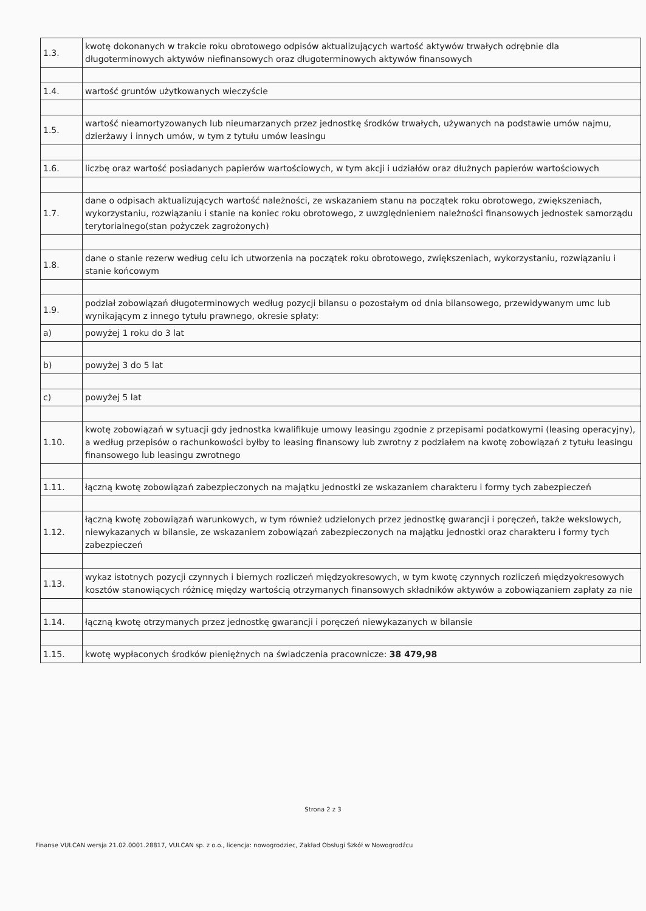| 1.3. | kwotę dokonanych w trakcie roku obrotowego odpisów aktualizujących wartość aktywów trwałych odrębnie dla długoterminowych aktywów niefinansowych oraz długoterminowych aktywów finansowych |
| 1.4. | wartość gruntów użytkowanych wieczyście |
| 1.5. | wartość nieamortyzowanych lub nieumarzanych przez jednostkę środków trwałych, używanych na podstawie umów najmu, dzierżawy i innych umów, w tym z tytułu umów leasingu |
| 1.6. | liczbę oraz wartość posiadanych papierów wartościowych, w tym akcji i udziałów oraz dłużnych papierów wartościowych |
| 1.7. | dane o odpisach aktualizujących wartość należności, ze wskazaniem stanu na początek roku obrotowego, zwiększeniach, wykorzystaniu, rozwiązaniu i stanie na koniec roku obrotowego, z uwzględnieniem należności finansowych jednostek samorządu terytorialnego(stan pożyczek zagrożonych) |
| 1.8. | dane o stanie rezerw według celu ich utworzenia na początek roku obrotowego, zwiększeniach, wykorzystaniu, rozwiązaniu i stanie końcowym |
| 1.9. | podział zobowiązań długoterminowych według pozycji bilansu o pozostałym od dnia bilansowego, przewidywanym umc lub wynikającym z innego tytułu prawnego, okresie spłaty: |
| a) | powyżej 1 roku do 3 lat |
| b) | powyżej 3 do 5 lat |
| c) | powyżej 5 lat |
| 1.10. | kwotę zobowiązań w sytuacji gdy jednostka kwalifikuje umowy leasingu zgodnie z przepisami podatkowymi (leasing operacyjny), a według przepisów o rachunkowości byłby to leasing finansowy lub zwrotny z podziałem na kwotę zobowiązań z tytułu leasingu finansowego lub leasingu zwrotnego |
| 1.11. | łączną kwotę zobowiązań zabezpieczonych na majątku jednostki ze wskazaniem charakteru i formy tych zabezpieczeń |
| 1.12. | łączną kwotę zobowiązań warunkowych, w tym również udzielonych przez jednostkę gwarancji i poręczeń, także wekslowych, niewykazanych w bilansie, ze wskazaniem zobowiązań zabezpieczonych na majątku jednostki oraz charakteru i formy tych zabezpieczeń |
| 1.13. | wykaz istotnych pozycji czynnych i biernych rozliczeń międzyokresowych, w tym kwotę czynnych rozliczeń międzyokresowych kosztów stanowiących różnicę między wartością otrzymanych finansowych składników aktywów a zobowiązaniem zapłaty za nie |
| 1.14. | łączną kwotę otrzymanych przez jednostkę gwarancji i poręczeń niewykazanych w bilansie |
| 1.15. | kwotę wypłaconych środków pieniężnych na świadczenia pracownicze: 38 479,98 |
Strona 2 z 3
Finanse VULCAN wersja 21.02.0001.28817, VULCAN sp. z o.o., licencja: nowogrodziec, Zakład Obsługi Szkół w Nowogrodźcu